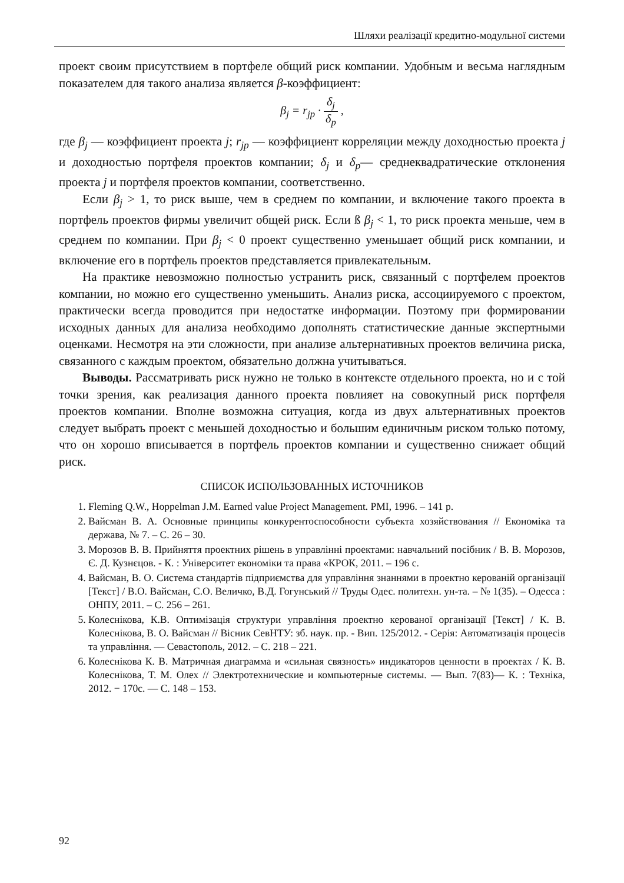Шляхи реалізації кредитно-модульної системи
проект своим присутствием в портфеле общий риск компании. Удобным и весьма наглядным показателем для такого анализа является β-коэффициент:
β<sub>j</sub> = r<sub>jp</sub> · δ<sub>j</sub> δ<sub>p</sub> ,
где β<sub>j</sub> — коэффициент проекта j; r<sub>jp</sub> — коэффициент корреляции между доходностью проекта j и доходностью портфеля проектов компании; δ<sub>j</sub> и δ<sub>p</sub>— среднеквадратические отклонения проекта j и портфеля проектов компании, соответственно.
Если β<sub>j</sub> > 1, то риск выше, чем в среднем по компании, и включение такого проекта в портфель проектов фирмы увеличит общей риск. Если ß β<sub>j</sub> < 1, то риск проекта меньше, чем в среднем по компании. При β<sub>j</sub> < 0 проект существенно уменьшает общий риск компании, и включение его в портфель проектов представляется привлекательным.
На практике невозможно полностью устранить риск, связанный с портфелем проектов компании, но можно его существенно уменьшить. Анализ риска, ассоциируемого с проектом, практически всегда проводится при недостатке информации. Поэтому при формировании исходных данных для анализа необходимо дополнять статистические данные экспертными оценками. Несмотря на эти сложности, при анализе альтернативных проектов величина риска, связанного с каждым проектом, обязательно должна учитываться.
Выводы. Рассматривать риск нужно не только в контексте отдельного проекта, но и с той точки зрения, как реализация данного проекта повлияет на совокупный риск портфеля проектов компании. Вполне возможна ситуация, когда из двух альтернативных проектов следует выбрать проект с меньшей доходностью и большим единичным риском только потому, что он хорошо вписывается в портфель проектов компании и существенно снижает общий риск.
СПИСОК ИСПОЛЬЗОВАННЫХ ИСТОЧНИКОВ
1. Fleming Q.W., Hoppelman J.M. Earned value Project Management. PMI, 1996. – 141 p.
2. Вайсман В. А. Основные принципы конкурентоспособности субъекта хозяйствования // Економіка та держава, № 7. – С. 26 – 30.
3. Морозов В. В. Прийняття проектних рішень в управлінні проектами: навчальний посібник / В. В. Морозов, Є. Д. Кузнєцов. - К. : Університет економіки та права «КРОК, 2011. – 196 с.
4. Вайсман, В. О. Система стандартів підприємства для управління знаннями в проектно керованій організації [Текст] / В.О. Вайсман, С.О. Величко, В.Д. Гогунський // Труды Одес. политехн. ун-та. – № 1(35). – Одесса : ОНПУ, 2011. – С. 256 – 261.
5. Колеснікова, К.В. Оптимізація структури управління проектно керованої організації [Текст] / К. В. Колеснікова, В. О. Вайсман // Вісник СевНТУ: зб. наук. пр. - Вип. 125/2012. - Серія: Автоматизація процесів та управління. — Севастополь, 2012. – С. 218 – 221.
6. Колеснікова К. В. Матричная диаграмма и «сильная связность» индикаторов ценности в проектах / К. В. Колеснікова, Т. М. Олех // Электротехнические и компьютерные системы. — Вып. 7(83)— К. : Техніка, 2012. − 170с. — С. 148 – 153.
92